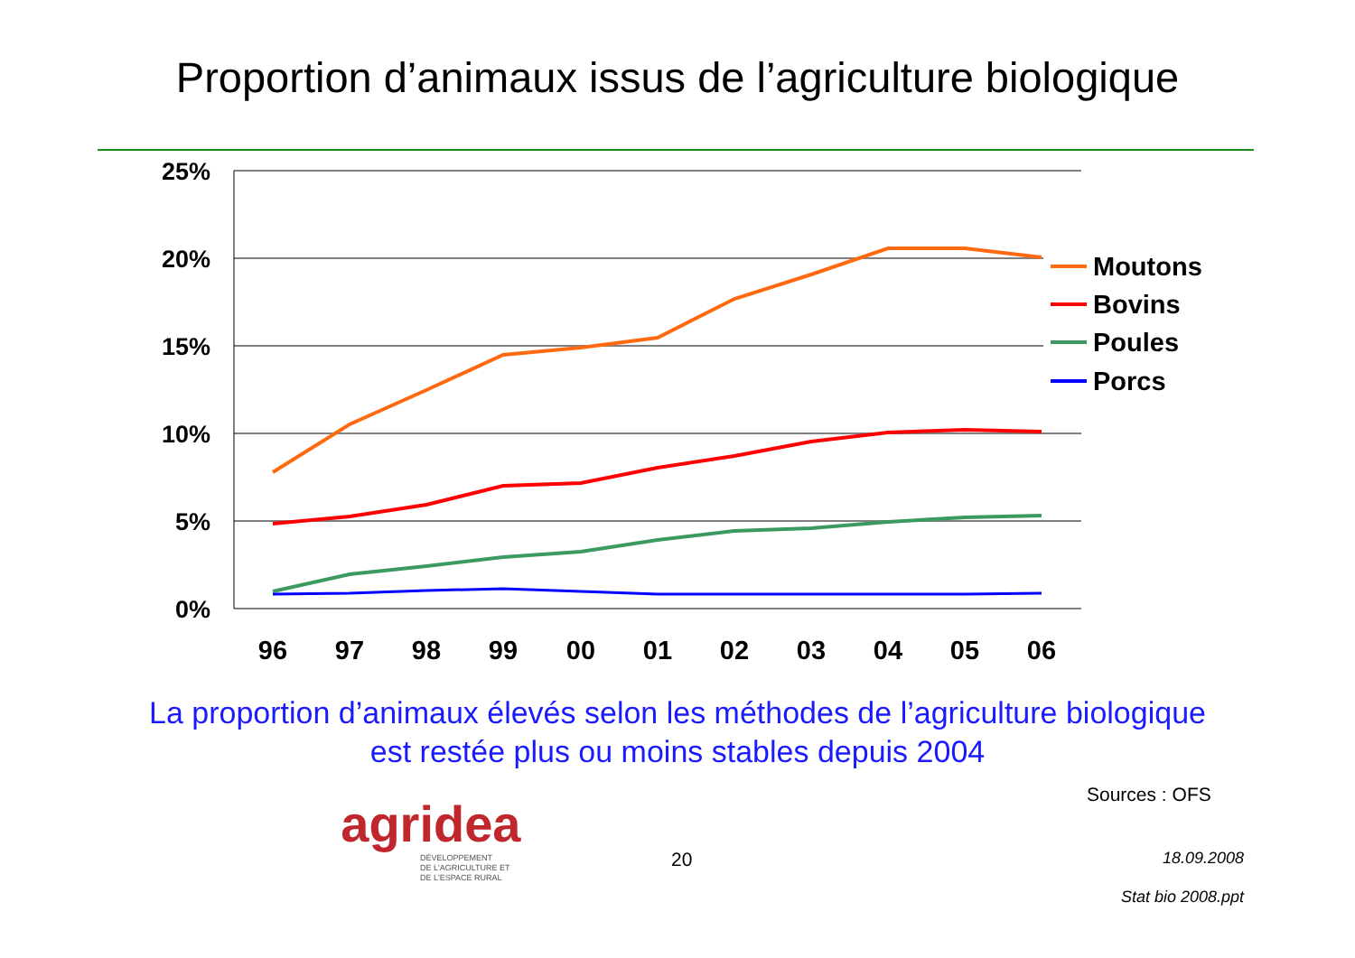Proportion d’animaux issus de l’agriculture biologique
25%
20%
15%
10%
5%
0%
96
97
98
99
00
01
02
03
04
05
06
Moutons
Bovins
Poules
Porcs
La proportion d’animaux élevés selon les méthodes de l’agriculture biologique
est restée plus ou moins stables depuis 2004
Sources : OFS
agridea
DÉVELOPPEMENT
DE L'AGRICULTURE ET
DE L'ESPACE RURAL
20 18.09.2008
Stat bio 2008.ppt